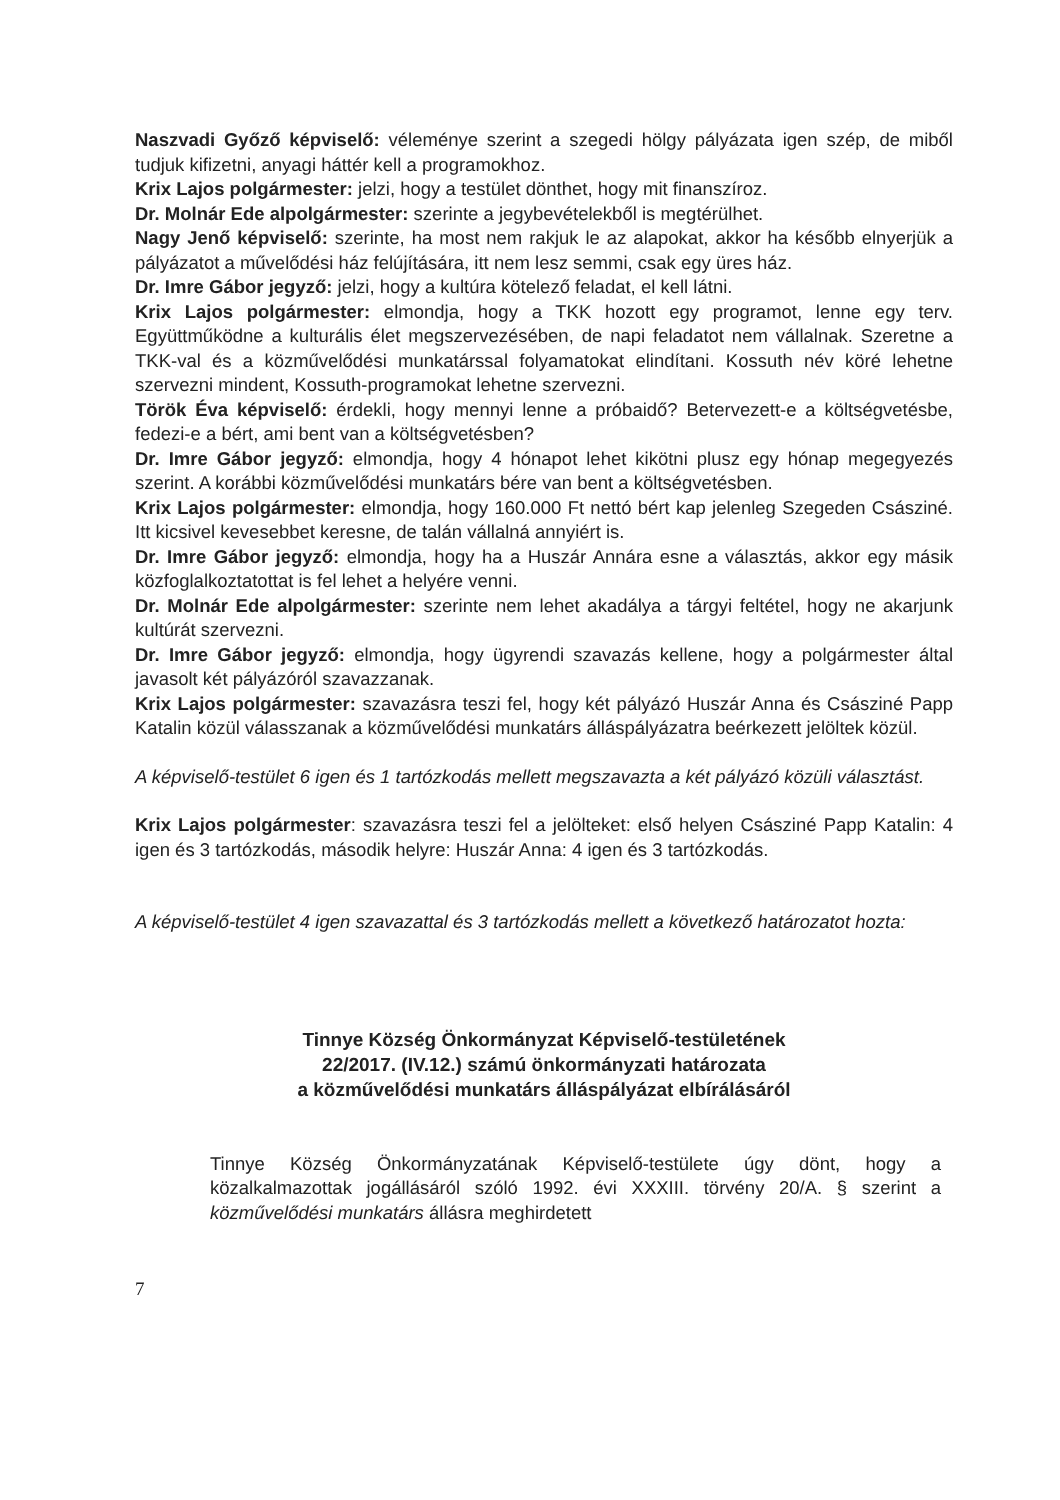Naszvadi Győző képviselő: véleménye szerint a szegedi hölgy pályázata igen szép, de miből tudjuk kifizetni, anyagi háttér kell a programokhoz.
Krix Lajos polgármester: jelzi, hogy a testület dönthet, hogy mit finanszíroz.
Dr. Molnár Ede alpolgármester: szerinte a jegybevételekből is megtérülhet.
Nagy Jenő képviselő: szerinte, ha most nem rakjuk le az alapokat, akkor ha később elnyerjük a pályázatot a művelődési ház felújítására, itt nem lesz semmi, csak egy üres ház.
Dr. Imre Gábor jegyző: jelzi, hogy a kultúra kötelező feladat, el kell látni.
Krix Lajos polgármester: elmondja, hogy a TKK hozott egy programot, lenne egy terv. Együttműködne a kulturális élet megszervezésében, de napi feladatot nem vállalnak. Szeretne a TKK-val és a közművelődési munkatárssal folyamatokat elindítani. Kossuth név köré lehetne szervezni mindent, Kossuth-programokat lehetne szervezni.
Török Éva képviselő: érdekli, hogy mennyi lenne a próbaidő? Betervezett-e a költségvetésbe, fedezi-e a bért, ami bent van a költségvetésben?
Dr. Imre Gábor jegyző: elmondja, hogy 4 hónapot lehet kikötni plusz egy hónap megegyezés szerint. A korábbi közművelődési munkatárs bére van bent a költségvetésben.
Krix Lajos polgármester: elmondja, hogy 160.000 Ft nettó bért kap jelenleg Szegeden Császiné. Itt kicsivel kevesebbet keresne, de talán vállalná annyiért is.
Dr. Imre Gábor jegyző: elmondja, hogy ha a Huszár Annára esne a választás, akkor egy másik közfoglalkoztatottat is fel lehet a helyére venni.
Dr. Molnár Ede alpolgármester: szerinte nem lehet akadálya a tárgyi feltétel, hogy ne akarjunk kultúrát szervezni.
Dr. Imre Gábor jegyző: elmondja, hogy ügyrendi szavazás kellene, hogy a polgármester által javasolt két pályázóról szavazzanak.
Krix Lajos polgármester: szavazásra teszi fel, hogy két pályázó Huszár Anna és Császiné Papp Katalin közül válasszanak a közművelődési munkatárs álláspályázatra beérkezett jelöltek közül.
A képviselő-testület 6 igen és 1 tartózkodás mellett megszavazta a két pályázó közüli választást.
Krix Lajos polgármester: szavazásra teszi fel a jelölteket: első helyen Császiné Papp Katalin: 4 igen és 3 tartózkodás, második helyre: Huszár Anna: 4 igen és 3 tartózkodás.
A képviselő-testület 4 igen szavazattal és 3 tartózkodás mellett a következő határozatot hozta:
Tinnye Község Önkormányzat Képviselő-testületének
22/2017. (IV.12.) számú önkormányzati határozata
a közművelődési munkatárs álláspályázat elbírálásáról
Tinnye Község Önkormányzatának Képviselő-testülete úgy dönt, hogy a közalkalmazottak jogállásáról szóló 1992. évi XXXIII. törvény 20/A. § szerint a közművelődési munkatárs állásra meghirdetett
7